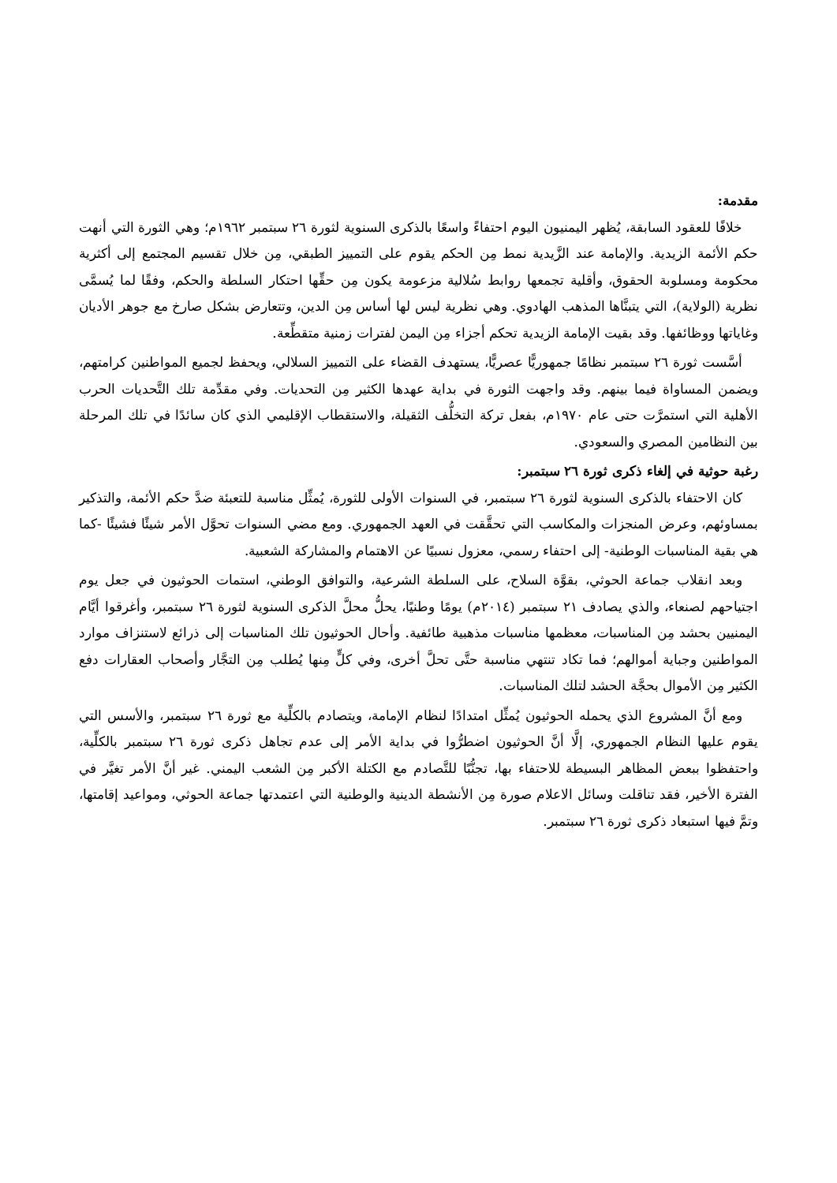مقدمة:
خلافًا للعقود السابقة، يُظهر اليمنيون اليوم احتفاءً واسعًا بالذكرى السنوية لثورة ٢٦ سبتمبر ١٩٦٢م؛ وهي الثورة التي أنهت حكم الأئمة الزيدية. والإمامة عند الزَّيدية نمط مِن الحكم يقوم على التمييز الطبقي، مِن خلال تقسيم المجتمع إلى أكثرية محكومة ومسلوبة الحقوق، وأقلية تجمعها روابط سُلالية مزعومة يكون مِن حقِّها احتكار السلطة والحكم، وفقًا لما يُسمَّى نظرية (الولاية)، التي يتبنَّاها المذهب الهادوي. وهي نظرية ليس لها أساس مِن الدين، وتتعارض بشكل صارخ مع جوهر الأديان وغاياتها ووظائفها. وقد بقيت الإمامة الزيدية تحكم أجزاء مِن اليمن لفترات زمنية متقطِّعة.
أسَّست ثورة ٢٦ سبتمبر نظامًا جمهوريًّا عصريًّا، يستهدف القضاء على التمييز السلالي، ويحفظ لجميع المواطنين كرامتهم، ويضمن المساواة فيما بينهم. وقد واجهت الثورة في بداية عهدها الكثير مِن التحديات. وفي مقدِّمة تلك التَّحديات الحرب الأهلية التي استمرَّت حتى عام ١٩٧٠م، بفعل تركة التخلُّف الثقيلة، والاستقطاب الإقليمي الذي كان سائدًا في تلك المرحلة بين النظامين المصري والسعودي.
رغبة حوثية في إلغاء ذكرى ثورة ٢٦ سبتمبر:
كان الاحتفاء بالذكرى السنوية لثورة ٢٦ سبتمبر، في السنوات الأولى للثورة، يُمثِّل مناسبة للتعبئة ضدَّ حكم الأئمة، والتذكير بمساوئهم، وعرض المنجزات والمكاسب التي تحقَّقت في العهد الجمهوري. ومع مضي السنوات تحوَّل الأمر شيئًا فشيئًا -كما هي بقية المناسبات الوطنية- إلى احتفاء رسمي، معزول نسبيًا عن الاهتمام والمشاركة الشعبية.
وبعد انقلاب جماعة الحوثي، بقوَّة السلاح، على السلطة الشرعية، والتوافق الوطني، استمات الحوثيون في جعل يوم اجتياحهم لصنعاء، والذي يصادف ٢١ سبتمبر (٢٠١٤م) يومًا وطنيًا، يحلُّ محلَّ الذكرى السنوية لثورة ٢٦ سبتمبر، وأغرقوا أيَّام اليمنيين بحشد مِن المناسبات، معظمها مناسبات مذهبية طائفية. وأحال الحوثيون تلك المناسبات إلى ذرائع لاستنزاف موارد المواطنين وجباية أموالهم؛ فما تكاد تنتهي مناسبة حتَّى تحلَّ أخرى، وفي كلٍّ مِنها يُطلب مِن التجَّار وأصحاب العقارات دفع الكثير مِن الأموال بحجَّة الحشد لتلك المناسبات.
ومع أنَّ المشروع الذي يحمله الحوثيون يُمثِّل امتدادًا لنظام الإمامة، ويتصادم بالكلِّية مع ثورة ٢٦ سبتمبر، والأسس التي يقوم عليها النظام الجمهوري، إلَّا أنَّ الحوثيون اضطرُّوا في بداية الأمر إلى عدم تجاهل ذكرى ثورة ٢٦ سبتمبر بالكلِّية، واحتفظوا ببعض المظاهر البسيطة للاحتفاء بها، تجنُّبًا للتَّصادم مع الكتلة الأكبر مِن الشعب اليمني. غير أنَّ الأمر تغيَّر في الفترة الأخير، فقد تناقلت وسائل الاعلام صورة مِن الأنشطة الدينية والوطنية التي اعتمدتها جماعة الحوثي، ومواعيد إقامتها، وتمَّ فيها استبعاد ذكرى ثورة ٢٦ سبتمبر.